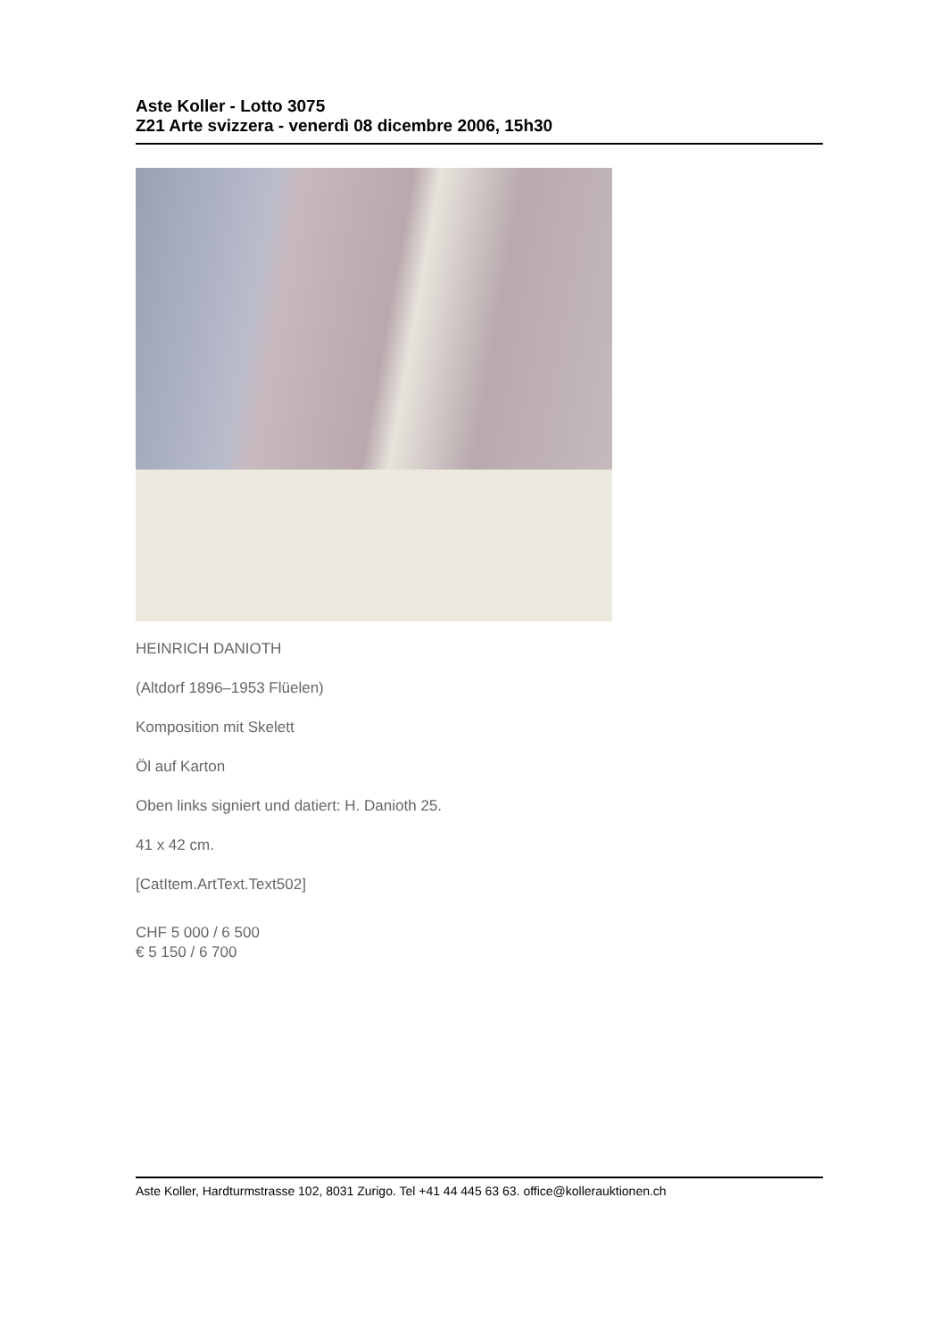Aste Koller - Lotto 3075
Z21 Arte svizzera - venerdì 08 dicembre 2006, 15h30
HEINRICH DANIOTH
(Altdorf 1896–1953 Flüelen)
Komposition mit Skelett
Öl auf Karton
Oben links signiert und datiert: H. Danioth 25.
41 x 42 cm.
[CatItem.ArtText.Text502]
CHF 5 000 / 6 500
€ 5 150 / 6 700
Aste Koller, Hardturmstrasse 102, 8031 Zurigo. Tel +41 44 445 63 63. office@kollerauktionen.ch